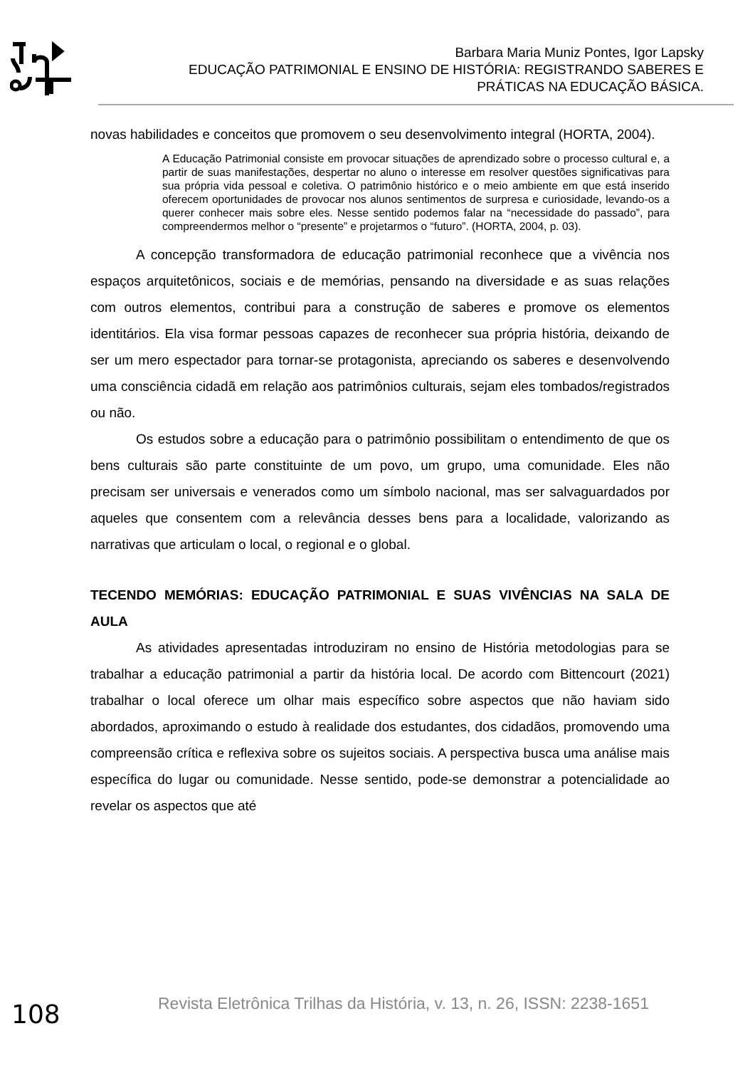Barbara Maria Muniz Pontes, Igor Lapsky
EDUCAÇÃO PATRIMONIAL E ENSINO DE HISTÓRIA: REGISTRANDO SABERES E PRÁTICAS NA EDUCAÇÃO BÁSICA.
novas habilidades e conceitos que promovem o seu desenvolvimento integral (HORTA, 2004).
A Educação Patrimonial consiste em provocar situações de aprendizado sobre o processo cultural e, a partir de suas manifestações, despertar no aluno o interesse em resolver questões significativas para sua própria vida pessoal e coletiva. O patrimônio histórico e o meio ambiente em que está inserido oferecem oportunidades de provocar nos alunos sentimentos de surpresa e curiosidade, levando-os a querer conhecer mais sobre eles. Nesse sentido podemos falar na “necessidade do passado”, para compreendermos melhor o “presente” e projetarmos o “futuro”. (HORTA, 2004, p. 03).
A concepção transformadora de educação patrimonial reconhece que a vivência nos espaços arquitetônicos, sociais e de memórias, pensando na diversidade e as suas relações com outros elementos, contribui para a construção de saberes e promove os elementos identitários. Ela visa formar pessoas capazes de reconhecer sua própria história, deixando de ser um mero espectador para tornar-se protagonista, apreciando os saberes e desenvolvendo uma consciência cidadã em relação aos patrimônios culturais, sejam eles tombados/registrados ou não.
Os estudos sobre a educação para o patrimônio possibilitam o entendimento de que os bens culturais são parte constituinte de um povo, um grupo, uma comunidade. Eles não precisam ser universais e venerados como um símbolo nacional, mas ser salvaguardados por aqueles que consentem com a relevância desses bens para a localidade, valorizando as narrativas que articulam o local, o regional e o global.
TECENDO MEMÓRIAS: EDUCAÇÃO PATRIMONIAL E SUAS VIVÊNCIAS NA SALA DE AULA
As atividades apresentadas introduziram no ensino de História metodologias para se trabalhar a educação patrimonial a partir da história local. De acordo com Bittencourt (2021) trabalhar o local oferece um olhar mais específico sobre aspectos que não haviam sido abordados, aproximando o estudo à realidade dos estudantes, dos cidadãos, promovendo uma compreensão crítica e reflexiva sobre os sujeitos sociais. A perspectiva busca uma análise mais específica do lugar ou comunidade. Nesse sentido, pode-se demonstrar a potencialidade ao revelar os aspectos que até
108 Revista Eletrônica Trilhas da História, v. 13, n. 26, ISSN: 2238-1651